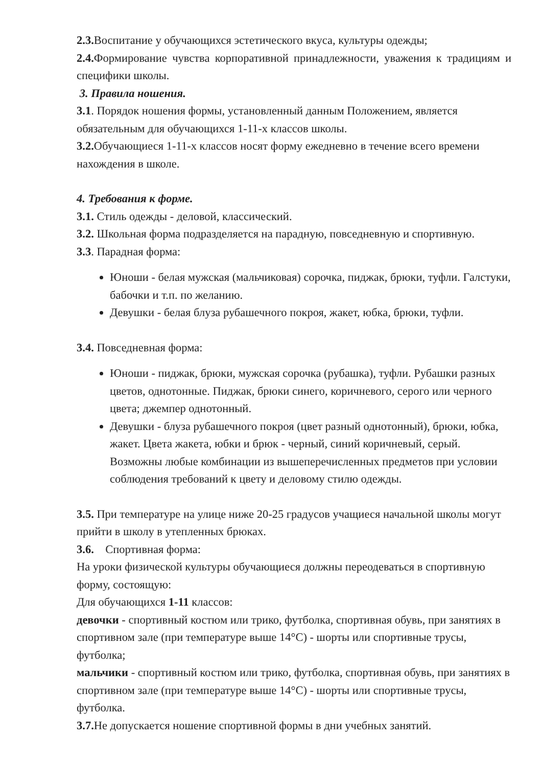2.3. Воспитание у обучающихся эстетического вкуса, культуры одежды;
2.4. Формирование чувства корпоративной принадлежности, уважения к традициям и специфики школы.
3. Правила ношения.
3.1. Порядок ношения формы, установленный данным Положением, является обязательным для обучающихся 1-11-х классов школы.
3.2. Обучающиеся 1-11-х классов носят форму ежедневно в течение всего времени нахождения в школе.
4. Требования к форме.
3.1. Стиль одежды - деловой, классический.
3.2. Школьная форма подразделяется на парадную, повседневную и спортивную.
3.3. Парадная форма:
Юноши - белая мужская (мальчиковая) сорочка, пиджак, брюки, туфли. Галстуки, бабочки и т.п. по желанию.
Девушки - белая блуза рубашечного покроя, жакет, юбка, брюки, туфли.
3.4. Повседневная форма:
Юноши - пиджак, брюки, мужская сорочка (рубашка), туфли. Рубашки разных цветов, однотонные. Пиджак, брюки синего, коричневого, серого или черного цвета; джемпер однотонный.
Девушки - блуза рубашечного покроя (цвет разный однотонный), брюки, юбка, жакет. Цвета жакета, юбки и брюк - черный, синий коричневый, серый. Возможны любые комбинации из вышеперечисленных предметов при условии соблюдения требований к цвету и деловому стилю одежды.
3.5. При температуре на улице ниже 20-25 градусов учащиеся начальной школы могут прийти в школу в утепленных брюках.
3.6. Спортивная форма:
На уроки физической культуры обучающиеся должны переодеваться в спортивную форму, состоящую:
Для обучающихся 1-11 классов:
девочки - спортивный костюм или трико, футболка, спортивная обувь, при занятиях в спортивном зале (при температуре выше 14°С) - шорты или спортивные трусы, футболка;
мальчики - спортивный костюм или трико, футболка, спортивная обувь, при занятиях в спортивном зале (при температуре выше 14°С) - шорты или спортивные трусы, футболка.
3.7. Не допускается ношение спортивной формы в дни учебных занятий.